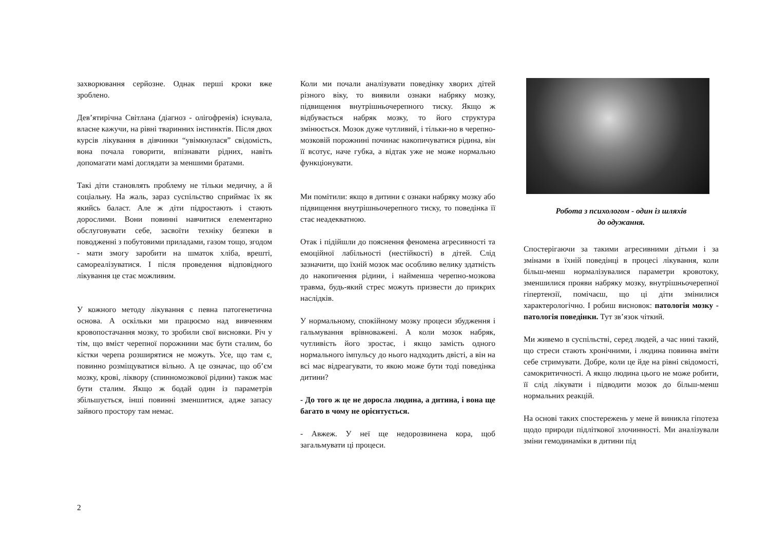захворювання серйозне. Однак перші кроки вже зроблено.
Дев’ятирічна Світлана (діагноз - олігофренія) існувала, власне кажучи, на рівні тваринних інстинктів. Після двох курсів лікування в дівчинки “увімкнулася” свідомість, вона почала говорити, впізнавати рідних, навіть допомагати мамі доглядати за меншими братами.
Такі діти становлять проблему не тільки медичну, а й соціальну. На жаль, зараз суспільство сприймає їх як якийсь баласт. Але ж діти підростають і стають дорослими. Вони повинні навчитися елементарно обслуговувати себе, засвоїти техніку безпеки в поводженні з побутовими приладами, газом тощо, згодом - мати змогу заробити на шматок хліба, врешті, самореалізуватися. І після проведення відповідного лікування це стає можливим.
У кожного методу лікування є певна патогенетична основа. А оскільки ми працюємо над вивченням кровопостачання мозку, то зробили свої висновки. Річ у тім, що вміст черепної порожнини має бути сталим, бо кістки черепа розширятися не можуть. Усе, що там є, повинно розміщуватися вільно. А це означає, що об’єм мозку, крові, ліквору (спинномозкової рідини) також має бути сталим. Якщо ж бодай один із параметрів збільшується, інші повинні зменшитися, адже запасу зайвого простору там немає.
Коли ми почали аналізувати поведінку хворих дітей різного віку, то виявили ознаки набряку мозку, підвищення внутрішньочерепного тиску. Якщо ж відбувається набряк мозку, то його структура змінюється. Мозок дуже чутливий, і тільки-но в черепно-мозковій порожнині починає накопичуватися рідина, він її всотує, наче губка, а відтак уже не може нормально функціонувати.
Ми помітили: якщо в дитини є ознаки набряку мозку або підвищення внутрішньочерепного тиску, то поведінка її стає неадекватною.
Отак і підійшли до пояснення феномена агресивності та емоційної лабільності (нестійкості) в дітей. Слід зазначити, що їхній мозок має особливо велику здатність до накопичення рідини, і найменша черепно-мозкова травма, будь-який стрес можуть призвести до прикрих наслідків.
У нормальному, спокійному мозку процеси збудження і гальмування врівноважені. А коли мозок набряк, чутливість його зростає, і якщо замість одного нормального імпульсу до нього надходить двісті, а він на всі має відреагувати, то якою може бути тоді поведінка дитини?
- До того ж це не доросла людина, а дитина, і вона ще багато в чому не орієнтується.
- Авжеж. У неї ще недорозвинена кора, щоб загальмувати ці процеси.
Робота з психологом - один із шляхів
до одужання.
Спостерігаючи за такими агресивними дітьми і за змінами в їхній поведінці в процесі лікування, коли більш-менш нормалізувалися параметри кровотоку, зменшилися прояви набряку мозку, внутрішньочерепної гіпертензії, помічаєш, що ці діти змінилися характерологічно. І робиш висновок: патологія мозку - патологія поведінки. Тут зв’язок чіткий.
Ми живемо в суспільстві, серед людей, а час нині такий, що стреси стають хронічними, і людина повинна вміти себе стримувати. Добре, коли це йде на рівні свідомості, самокритичності. А якщо людина цього не може робити, її слід лікувати і підводити мозок до більш-менш нормальних реакцій.
На основі таких спостережень у мене й виникла гіпотеза щодо природи підліткової злочинності. Ми аналізували зміни гемодинаміки в дитини під
2